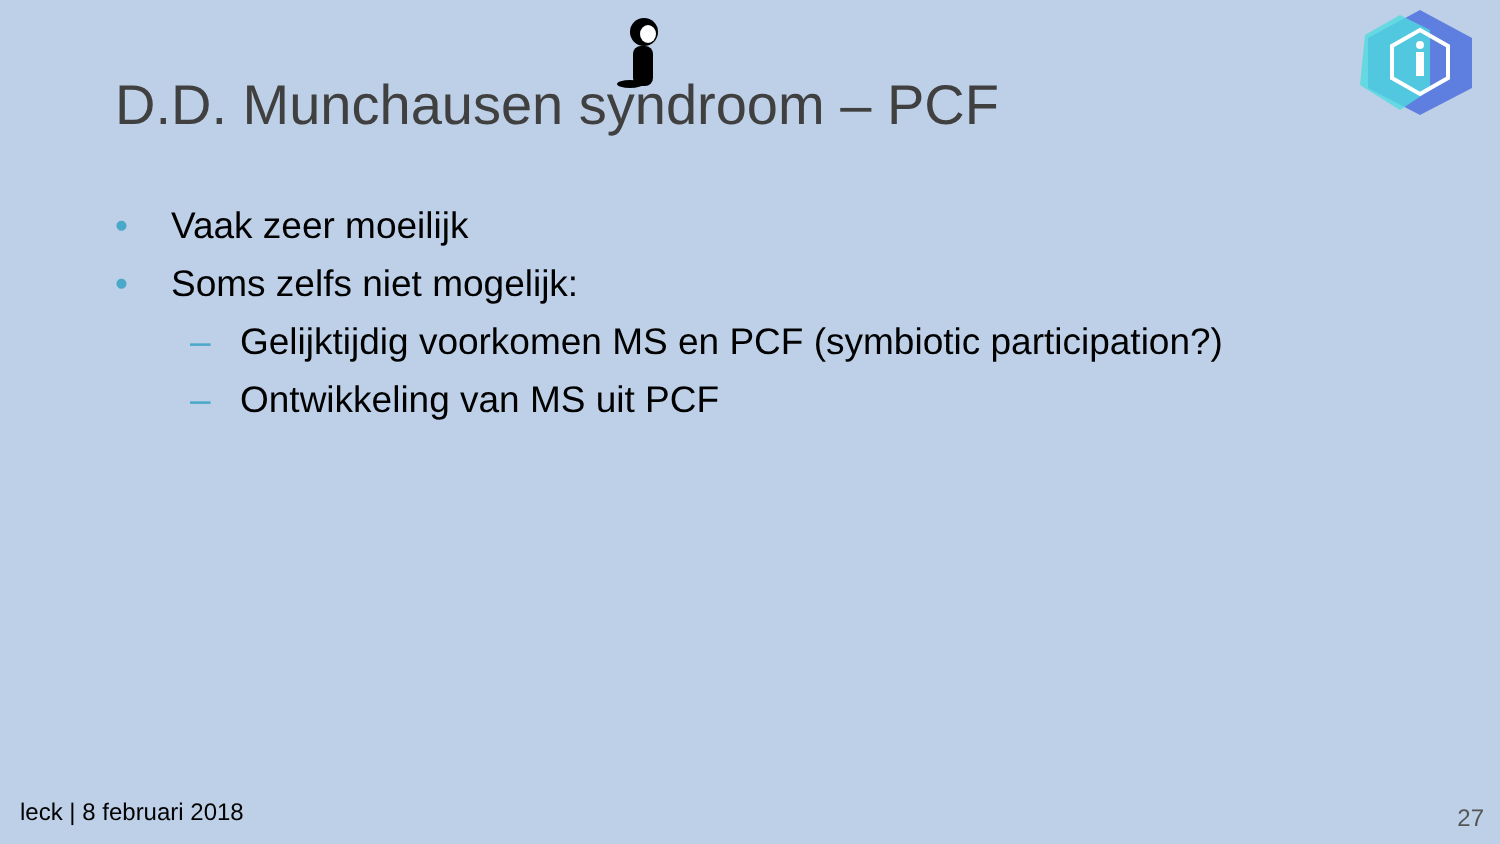D.D. Munchausen syndroom – PCF
• Vaak zeer moeilijk
• Soms zelfs niet mogelijk:
– Gelijktijdig voorkomen MS en PCF (symbiotic participation?)
– Ontwikkeling van MS uit PCF
leck | 8 februari 2018 27